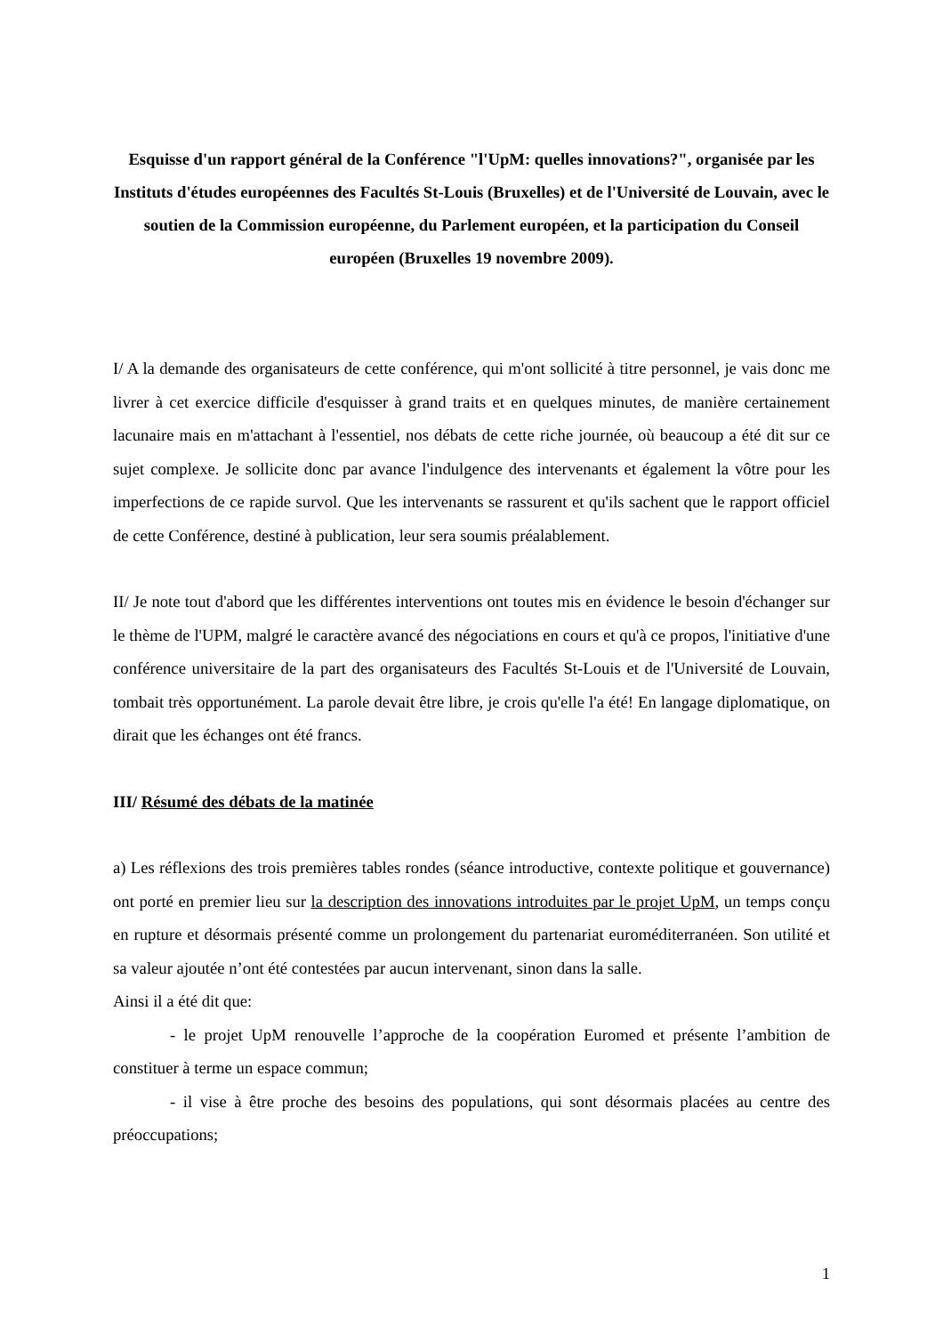Esquisse d'un rapport général de la Conférence "l'UpM: quelles innovations?", organisée par les Instituts d'études européennes des Facultés St-Louis (Bruxelles) et de l'Université de Louvain, avec le soutien de la Commission européenne, du Parlement européen, et la participation du Conseil européen (Bruxelles 19 novembre 2009).
I/ A la demande des organisateurs de cette conférence, qui m'ont sollicité à titre personnel, je vais donc me livrer à cet exercice difficile d'esquisser à grand traits et en quelques minutes, de manière certainement lacunaire mais en m'attachant à l'essentiel, nos débats de cette riche journée, où beaucoup a été dit sur ce sujet complexe. Je sollicite donc par avance l'indulgence des intervenants et également la vôtre pour les imperfections de ce rapide survol. Que les intervenants se rassurent et qu'ils sachent que le rapport officiel de cette Conférence, destiné à publication, leur sera soumis préalablement.
II/ Je note tout d'abord que les différentes interventions ont toutes mis en évidence le besoin d'échanger sur le thème de l'UPM, malgré le caractère avancé des négociations en cours et qu'à ce propos, l'initiative d'une conférence universitaire de la part des organisateurs des Facultés St-Louis et de l'Université de Louvain, tombait très opportunément. La parole devait être libre, je crois qu'elle l'a été! En langage diplomatique, on dirait que les échanges ont été francs.
III/ Résumé des débats de la matinée
a) Les réflexions des trois premières tables rondes (séance introductive, contexte politique et gouvernance) ont porté en premier lieu sur la description des innovations introduites par le projet UpM, un temps conçu en rupture et désormais présenté comme un prolongement du partenariat euroméditerranéen. Son utilité et sa valeur ajoutée n’ont été contestées par aucun intervenant, sinon dans la salle.
Ainsi il a été dit que:
- le projet UpM renouvelle l’approche de la coopération Euromed et présente l’ambition de constituer à terme un espace commun;
- il vise à être proche des besoins des populations, qui sont désormais placées au centre des préoccupations;
1